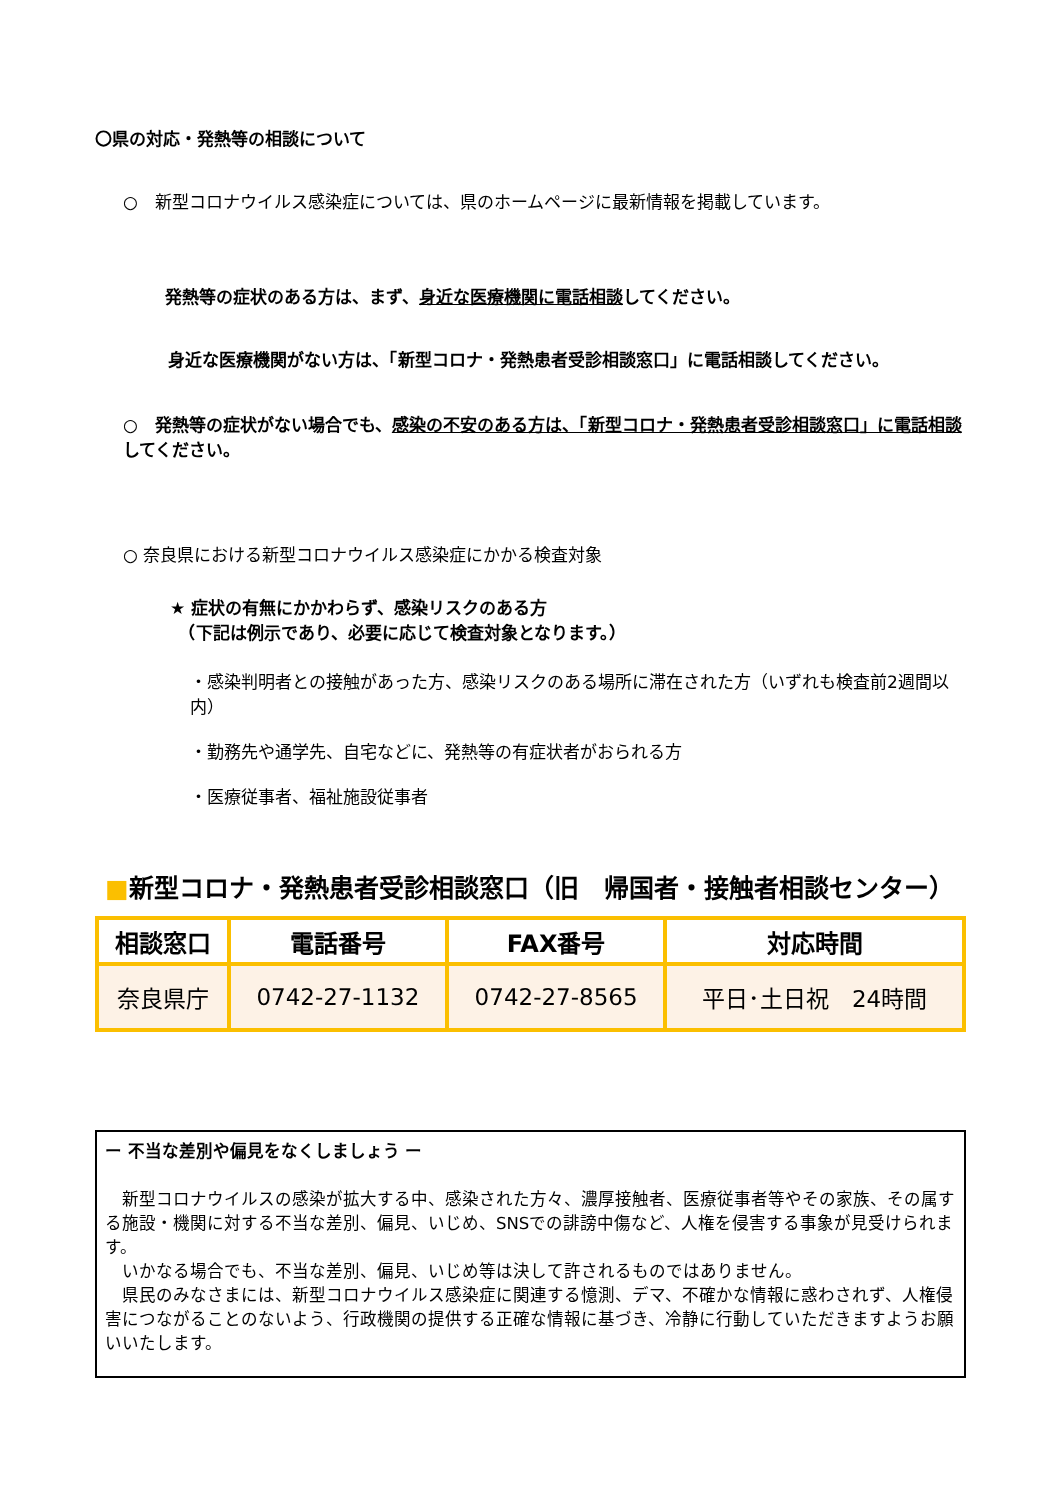〇県の対応・発熱等の相談について
○　新型コロナウイルス感染症については、県のホームページに最新情報を掲載しています。
発熱等の症状のある方は、まず、身近な医療機関に電話相談してください。
　身近な医療機関がない方は、「新型コロナ・発熱患者受診相談窓口」に電話相談してください。
○　発熱等の症状がない場合でも、感染の不安のある方は、「新型コロナ・発熱患者受診相談窓口」に電話相談してください。
○ 奈良県における新型コロナウイルス感染症にかかる検査対象
★ 症状の有無にかかわらず、感染リスクのある方
　（下記は例示であり、必要に応じて検査対象となります。）
・感染判明者との接触があった方、感染リスクのある場所に滞在された方（いずれも検査前2週間以内）
・勤務先や通学先、自宅などに、発熱等の有症状者がおられる方
・医療従事者、福祉施設従事者
■新型コロナ・発熱患者受診相談窓口（旧　帰国者・接触者相談センター）
| 相談窓口 | 電話番号 | FAX番号 | 対応時間 |
| --- | --- | --- | --- |
| 奈良県庁 | 0742-27-1132 | 0742-27-8565 | 平日･土日祝 24時間 |
ー 不当な差別や偏見をなくしましょう ー
　新型コロナウイルスの感染が拡大する中、感染された方々、濃厚接触者、医療従事者等やその家族、その属する施設・機関に対する不当な差別、偏見、いじめ、SNSでの誹謗中傷など、人権を侵害する事象が見受けられます。
　いかなる場合でも、不当な差別、偏見、いじめ等は決して許されるものではありません。
　県民のみなさまには、新型コロナウイルス感染症に関連する憶測、デマ、不確かな情報に惑わされず、人権侵害につながることのないよう、行政機関の提供する正確な情報に基づき、冷静に行動していただきますようお願いいたします。